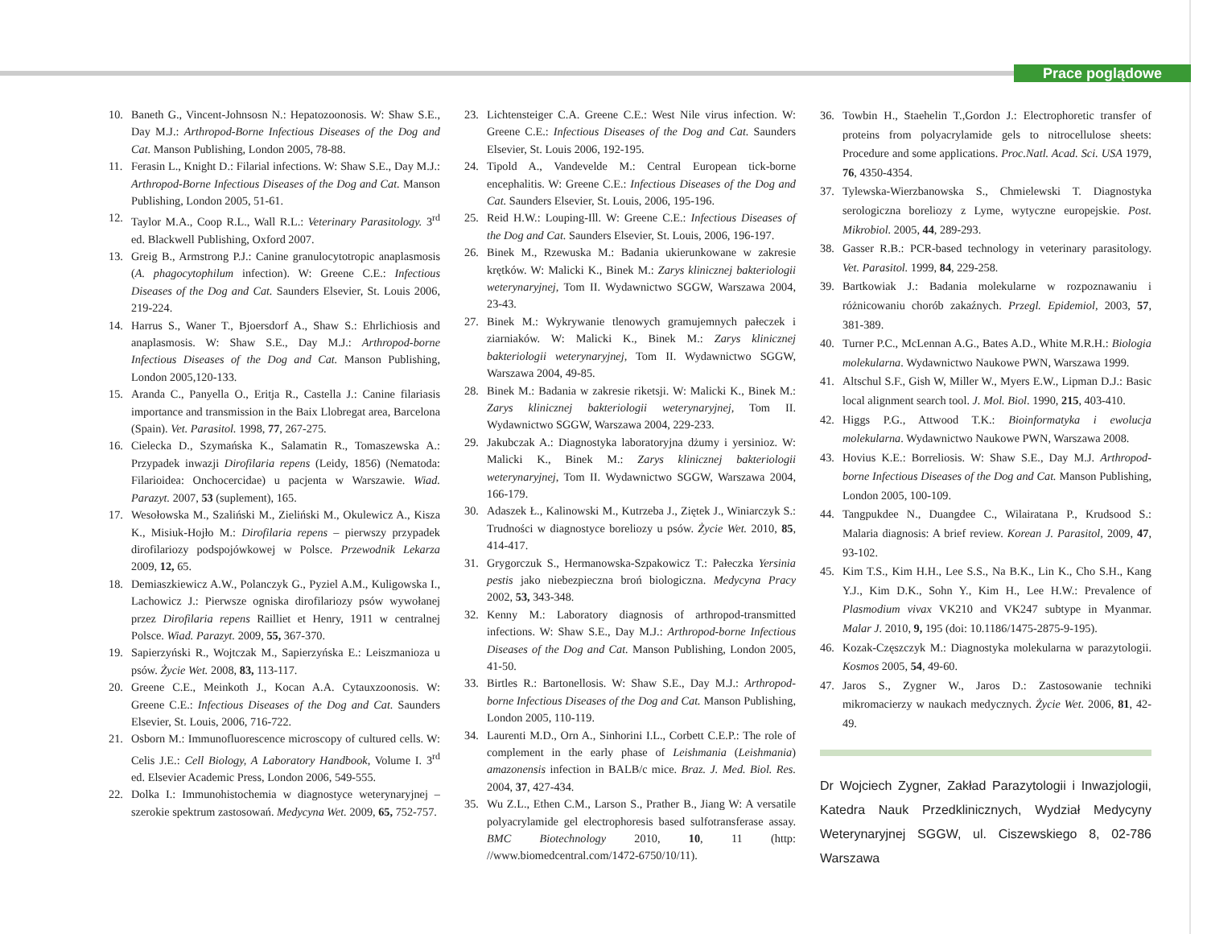Prace poglądowe
10. Baneth G., Vincent-Johnsosn N.: Hepatozoonosis. W: Shaw S.E., Day M.J.: Arthropod-Borne Infectious Diseases of the Dog and Cat. Manson Publishing, London 2005, 78-88.
11. Ferasin L., Knight D.: Filarial infections. W: Shaw S.E., Day M.J.: Arthropod-Borne Infectious Diseases of the Dog and Cat. Manson Publishing, London 2005, 51-61.
12. Taylor M.A., Coop R.L., Wall R.L.: Veterinary Parasitology. 3<sup>rd</sup> ed. Blackwell Publishing, Oxford 2007.
13. Greig B., Armstrong P.J.: Canine granulocytotropic anaplasmosis (A. phagocytophilum infection). W: Greene C.E.: Infectious Diseases of the Dog and Cat. Saunders Elsevier, St. Louis 2006, 219-224.
14. Harrus S., Waner T., Bjoersdorf A., Shaw S.: Ehrlichiosis and anaplasmosis. W: Shaw S.E., Day M.J.: Arthropod-borne Infectious Diseases of the Dog and Cat. Manson Publishing, London 2005,120-133.
15. Aranda C., Panyella O., Eritja R., Castella J.: Canine filariasis importance and transmission in the Baix Llobregat area, Barcelona (Spain). Vet. Parasitol. 1998, 77, 267-275.
16. Cielecka D., Szymańska K., Salamatin R., Tomaszewska A.: Przypadek inwazji Dirofilaria repens (Leidy, 1856) (Nematoda: Filarioidea: Onchocercidae) u pacjenta w Warszawie. Wiad. Parazyt. 2007, 53 (suplement), 165.
17. Wesołowska M., Szaliński M., Zieliński M., Okulewicz A., Kisza K., Misiuk-Hojło M.: Dirofilaria repens – pierwszy przypadek dirofilariozy podspojówkowej w Polsce. Przewodnik Lekarza 2009, 12, 65.
18. Demiaszkiewicz A.W., Polanczyk G., Pyziel A.M., Kuligowska I., Lachowicz J.: Pierwsze ogniska dirofilariozy psów wywołanej przez Dirofilaria repens Railliet et Henry, 1911 w centralnej Polsce. Wiad. Parazyt. 2009, 55, 367-370.
19. Sapierzyński R., Wojtczak M., Sapierzyńska E.: Leiszmanioza u psów. Życie Wet. 2008, 83, 113-117.
20. Greene C.E., Meinkoth J., Kocan A.A. Cytauxzoonosis. W: Greene C.E.: Infectious Diseases of the Dog and Cat. Saunders Elsevier, St. Louis, 2006, 716-722.
21. Osborn M.: Immunofluorescence microscopy of cultured cells. W: Celis J.E.: Cell Biology, A Laboratory Handbook, Volume I. 3<sup>rd</sup> ed. Elsevier Academic Press, London 2006, 549-555.
22. Dolka I.: Immunohistochemia w diagnostyce weterynaryjnej – szerokie spektrum zastosowań. Medycyna Wet. 2009, 65, 752-757.
23. Lichtensteiger C.A. Greene C.E.: West Nile virus infection. W: Greene C.E.: Infectious Diseases of the Dog and Cat. Saunders Elsevier, St. Louis 2006, 192-195.
24. Tipold A., Vandevelde M.: Central European tick-borne encephalitis. W: Greene C.E.: Infectious Diseases of the Dog and Cat. Saunders Elsevier, St. Louis, 2006, 195-196.
25. Reid H.W.: Louping-Ill. W: Greene C.E.: Infectious Diseases of the Dog and Cat. Saunders Elsevier, St. Louis, 2006, 196-197.
26. Binek M., Rzewuska M.: Badania ukierunkowane w zakresie krętków. W: Malicki K., Binek M.: Zarys klinicznej bakteriologii weterynaryjnej, Tom II. Wydawnictwo SGGW, Warszawa 2004, 23-43.
27. Binek M.: Wykrywanie tlenowych gramujemnych pałeczek i ziarniaków. W: Malicki K., Binek M.: Zarys klinicznej bakteriologii weterynaryjnej, Tom II. Wydawnictwo SGGW, Warszawa 2004, 49-85.
28. Binek M.: Badania w zakresie riketsji. W: Malicki K., Binek M.: Zarys klinicznej bakteriologii weterynaryjnej, Tom II. Wydawnictwo SGGW, Warszawa 2004, 229-233.
29. Jakubczak A.: Diagnostyka laboratoryjna dżumy i yersinioz. W: Malicki K., Binek M.: Zarys klinicznej bakteriologii weterynaryjnej, Tom II. Wydawnictwo SGGW, Warszawa 2004, 166-179.
30. Adaszek Ł., Kalinowski M., Kutrzeba J., Ziętek J., Winiarczyk S.: Trudności w diagnostyce boreliozy u psów. Życie Wet. 2010, 85, 414-417.
31. Grygorczuk S., Hermanowska-Szpakowicz T.: Pałeczka Yersinia pestis jako niebezpieczna broń biologiczna. Medycyna Pracy 2002, 53, 343-348.
32. Kenny M.: Laboratory diagnosis of arthropod-transmitted infections. W: Shaw S.E., Day M.J.: Arthropod-borne Infectious Diseases of the Dog and Cat. Manson Publishing, London 2005, 41-50.
33. Birtles R.: Bartonellosis. W: Shaw S.E., Day M.J.: Arthropod-borne Infectious Diseases of the Dog and Cat. Manson Publishing, London 2005, 110-119.
34. Laurenti M.D., Orn A., Sinhorini I.L., Corbett C.E.P.: The role of complement in the early phase of Leishmania (Leishmania) amazonensis infection in BALB/c mice. Braz. J. Med. Biol. Res. 2004, 37, 427-434.
35. Wu Z.L., Ethen C.M., Larson S., Prather B., Jiang W: A versatile polyacrylamide gel electrophoresis based sulfotransferase assay. BMC Biotechnology 2010, 10, 11 (http: //www.biomedcentral.com/1472-6750/10/11).
36. Towbin H., Staehelin T.,Gordon J.: Electrophoretic transfer of proteins from polyacrylamide gels to nitrocellulose sheets: Procedure and some applications. Proc.Natl. Acad. Sci. USA 1979, 76, 4350-4354.
37. Tylewska-Wierzbanowska S., Chmielewski T. Diagnostyka serologiczna boreliozy z Lyme, wytyczne europejskie. Post. Mikrobiol. 2005, 44, 289-293.
38. Gasser R.B.: PCR-based technology in veterinary parasitology. Vet. Parasitol. 1999, 84, 229-258.
39. Bartkowiak J.: Badania molekularne w rozpoznawaniu i różnicowaniu chorób zakaźnych. Przegl. Epidemiol, 2003, 57, 381-389.
40. Turner P.C., McLennan A.G., Bates A.D., White M.R.H.: Biologia molekularna. Wydawnictwo Naukowe PWN, Warszawa 1999.
41. Altschul S.F., Gish W, Miller W., Myers E.W., Lipman D.J.: Basic local alignment search tool. J. Mol. Biol. 1990, 215, 403-410.
42. Higgs P.G., Attwood T.K.: Bioinformatyka i ewolucja molekularna. Wydawnictwo Naukowe PWN, Warszawa 2008.
43. Hovius K.E.: Borreliosis. W: Shaw S.E., Day M.J. Arthropod-borne Infectious Diseases of the Dog and Cat. Manson Publishing, London 2005, 100-109.
44. Tangpukdee N., Duangdee C., Wilairatana P., Krudsood S.: Malaria diagnosis: A brief review. Korean J. Parasitol, 2009, 47, 93-102.
45. Kim T.S., Kim H.H., Lee S.S., Na B.K., Lin K., Cho S.H., Kang Y.J., Kim D.K., Sohn Y., Kim H., Lee H.W.: Prevalence of Plasmodium vivax VK210 and VK247 subtype in Myanmar. Malar J. 2010, 9, 195 (doi: 10.1186/1475-2875-9-195).
46. Kozak-Częszczyk M.: Diagnostyka molekularna w parazytologii. Kosmos 2005, 54, 49-60.
47. Jaros S., Zygner W., Jaros D.: Zastosowanie techniki mikromacierzy w naukach medycznych. Życie Wet. 2006, 81, 42-49.
Dr Wojciech Zygner, Zakład Parazytologii i Inwazjologii, Katedra Nauk Przedklinicznych, Wydział Medycyny Weterynaryjnej SGGW, ul. Ciszewskiego 8, 02-786 Warszawa